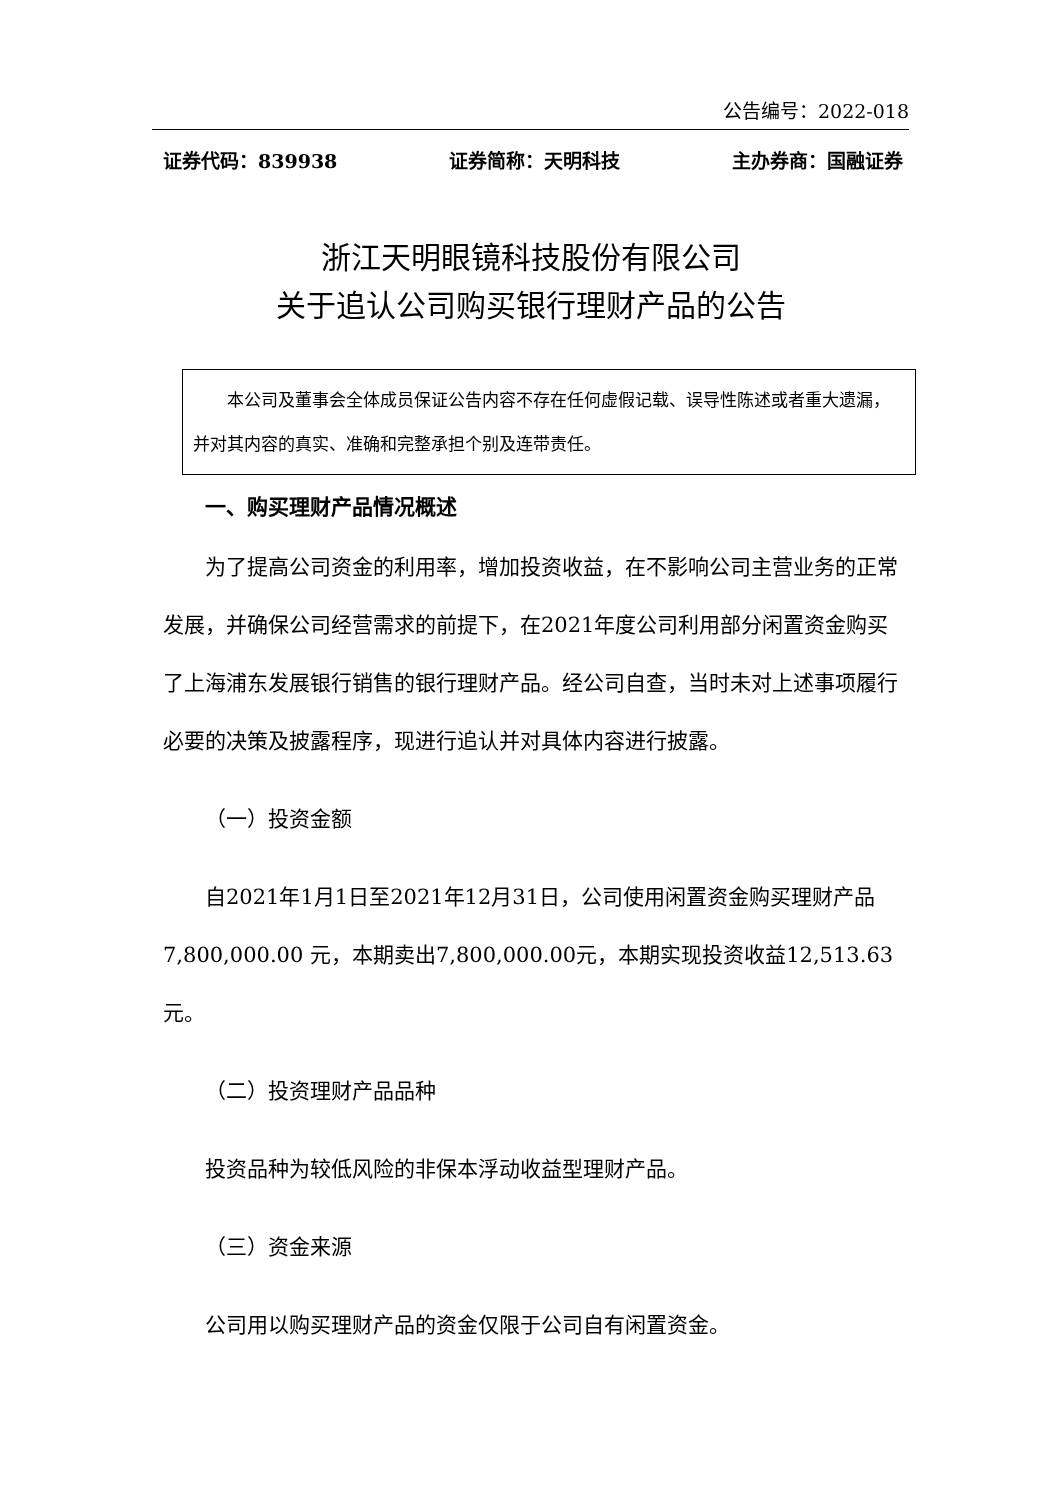公告编号：2022-018
证券代码：839938 证券简称：天明科技 主办券商：国融证券
浙江天明眼镜科技股份有限公司
关于追认公司购买银行理财产品的公告
　　本公司及董事会全体成员保证公告内容不存在任何虚假记载、误导性陈述或者重大遗漏，并对其内容的真实、准确和完整承担个别及连带责任。
一、购买理财产品情况概述
为了提高公司资金的利用率，增加投资收益，在不影响公司主营业务的正常发展，并确保公司经营需求的前提下，在2021年度公司利用部分闲置资金购买了上海浦东发展银行销售的银行理财产品。经公司自查，当时未对上述事项履行必要的决策及披露程序，现进行追认并对具体内容进行披露。
（一）投资金额
自2021年1月1日至2021年12月31日，公司使用闲置资金购买理财产品7,800,000.00 元，本期卖出7,800,000.00元，本期实现投资收益12,513.63元。
（二）投资理财产品品种
投资品种为较低风险的非保本浮动收益型理财产品。
（三）资金来源
公司用以购买理财产品的资金仅限于公司自有闲置资金。